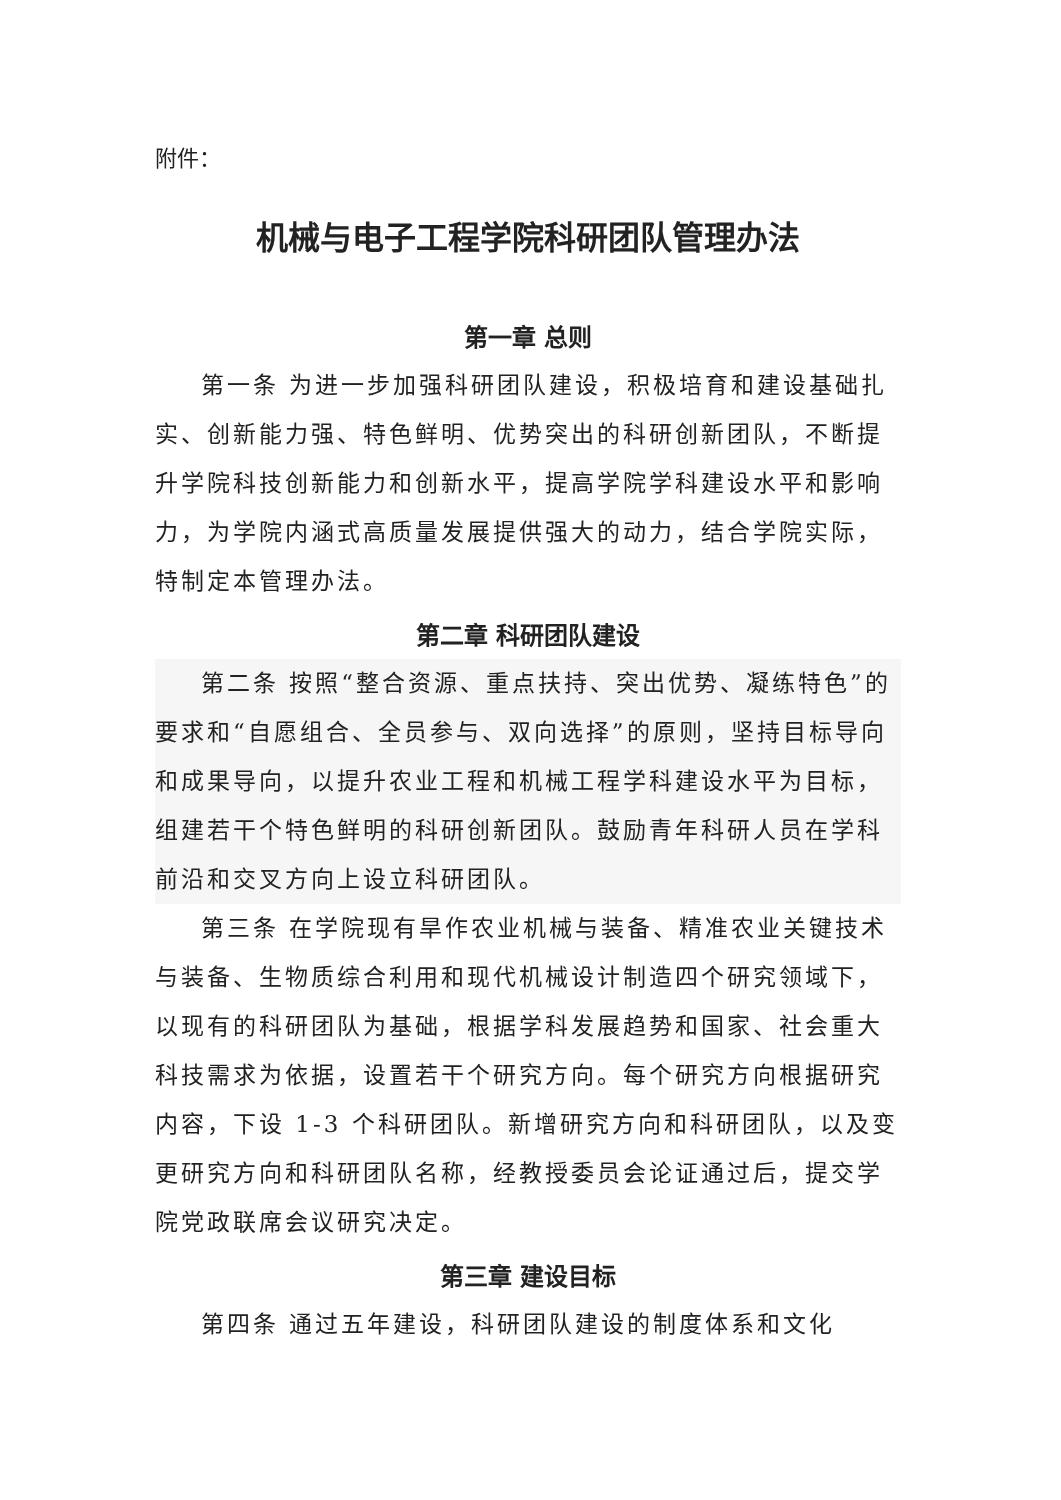附件：
机械与电子工程学院科研团队管理办法
第一章 总则
第一条 为进一步加强科研团队建设，积极培育和建设基础扎实、创新能力强、特色鲜明、优势突出的科研创新团队，不断提升学院科技创新能力和创新水平，提高学院学科建设水平和影响力，为学院内涵式高质量发展提供强大的动力，结合学院实际，特制定本管理办法。
第二章 科研团队建设
第二条 按照“整合资源、重点扶持、突出优势、凝练特色”的要求和“自愿组合、全员参与、双向选择”的原则，坚持目标导向和成果导向，以提升农业工程和机械工程学科建设水平为目标，组建若干个特色鲜明的科研创新团队。鼓励青年科研人员在学科前沿和交叉方向上设立科研团队。
第三条 在学院现有旱作农业机械与装备、精准农业关键技术与装备、生物质综合利用和现代机械设计制造四个研究领域下，以现有的科研团队为基础，根据学科发展趋势和国家、社会重大科技需求为依据，设置若干个研究方向。每个研究方向根据研究内容，下设 1-3 个科研团队。新增研究方向和科研团队，以及变更研究方向和科研团队名称，经教授委员会论证通过后，提交学院党政联席会议研究决定。
第三章 建设目标
第四条 通过五年建设，科研团队建设的制度体系和文化